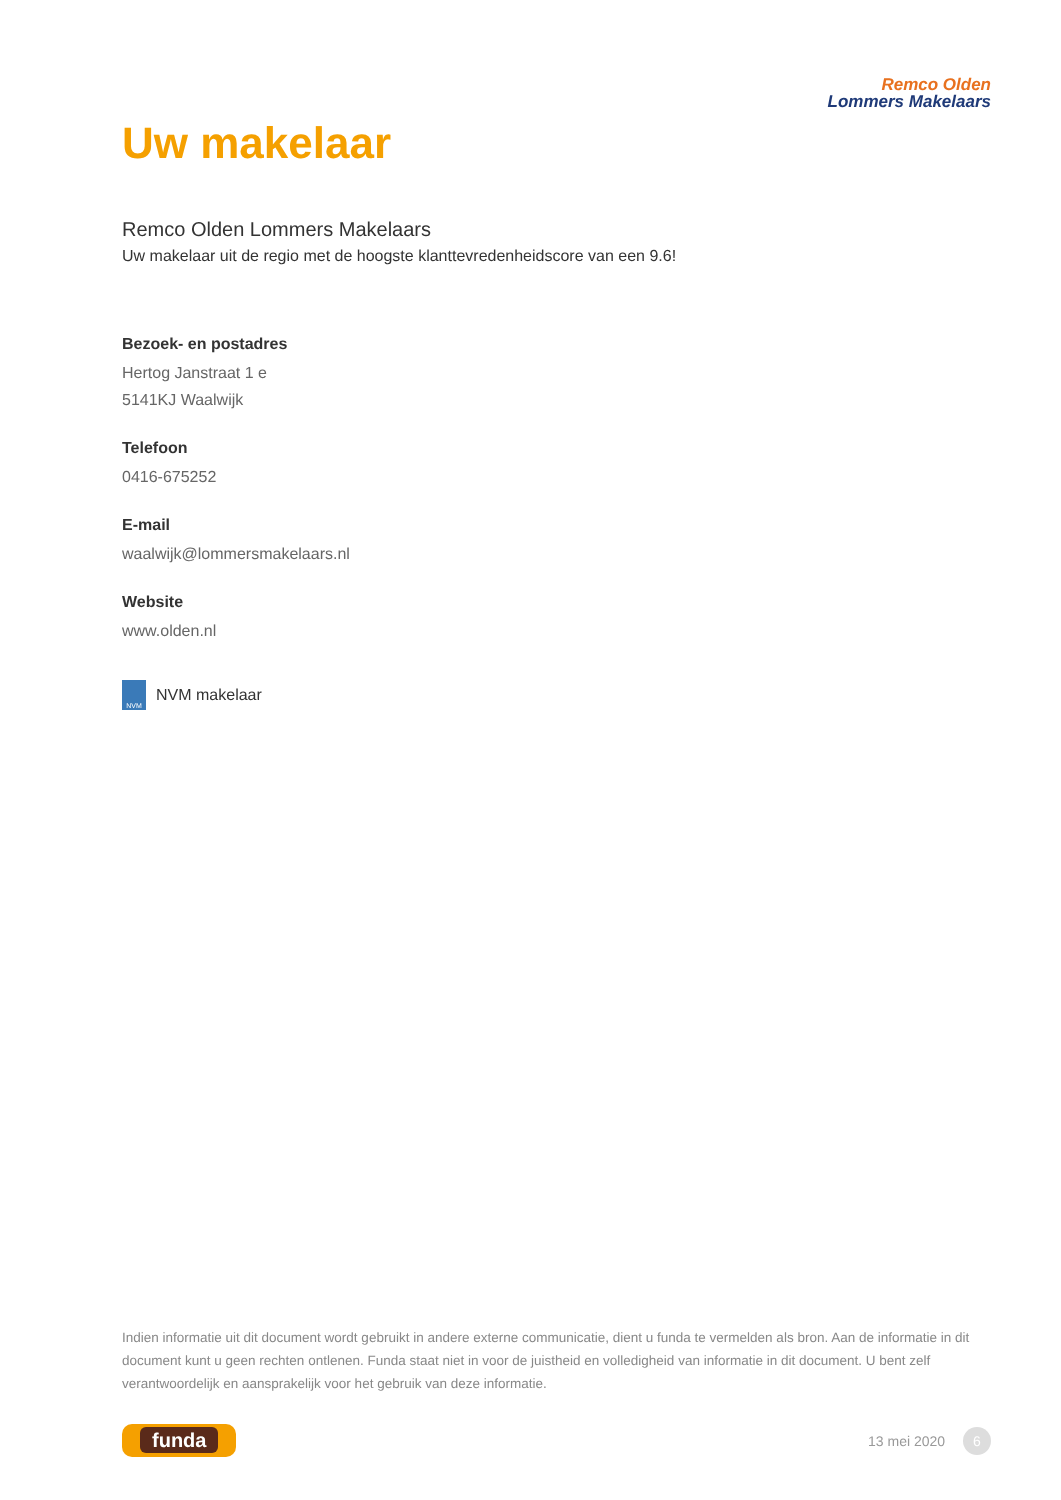Remco Olden
Lommers Makelaars
Uw makelaar
Remco Olden Lommers Makelaars
Uw makelaar uit de regio met de hoogste klanttevredenheidscore van een 9.6!
Bezoek- en postadres
Hertog Janstraat 1 e
5141KJ Waalwijk
Telefoon
0416-675252
E-mail
waalwijk@lommersmakelaars.nl
Website
www.olden.nl
NVM NVM makelaar
Indien informatie uit dit document wordt gebruikt in andere externe communicatie, dient u funda te vermelden als bron. Aan de informatie in dit document kunt u geen rechten ontlenen. Funda staat niet in voor de juistheid en volledigheid van informatie in dit document. U bent zelf verantwoordelijk en aansprakelijk voor het gebruik van deze informatie.
funda
13 mei 2020 6